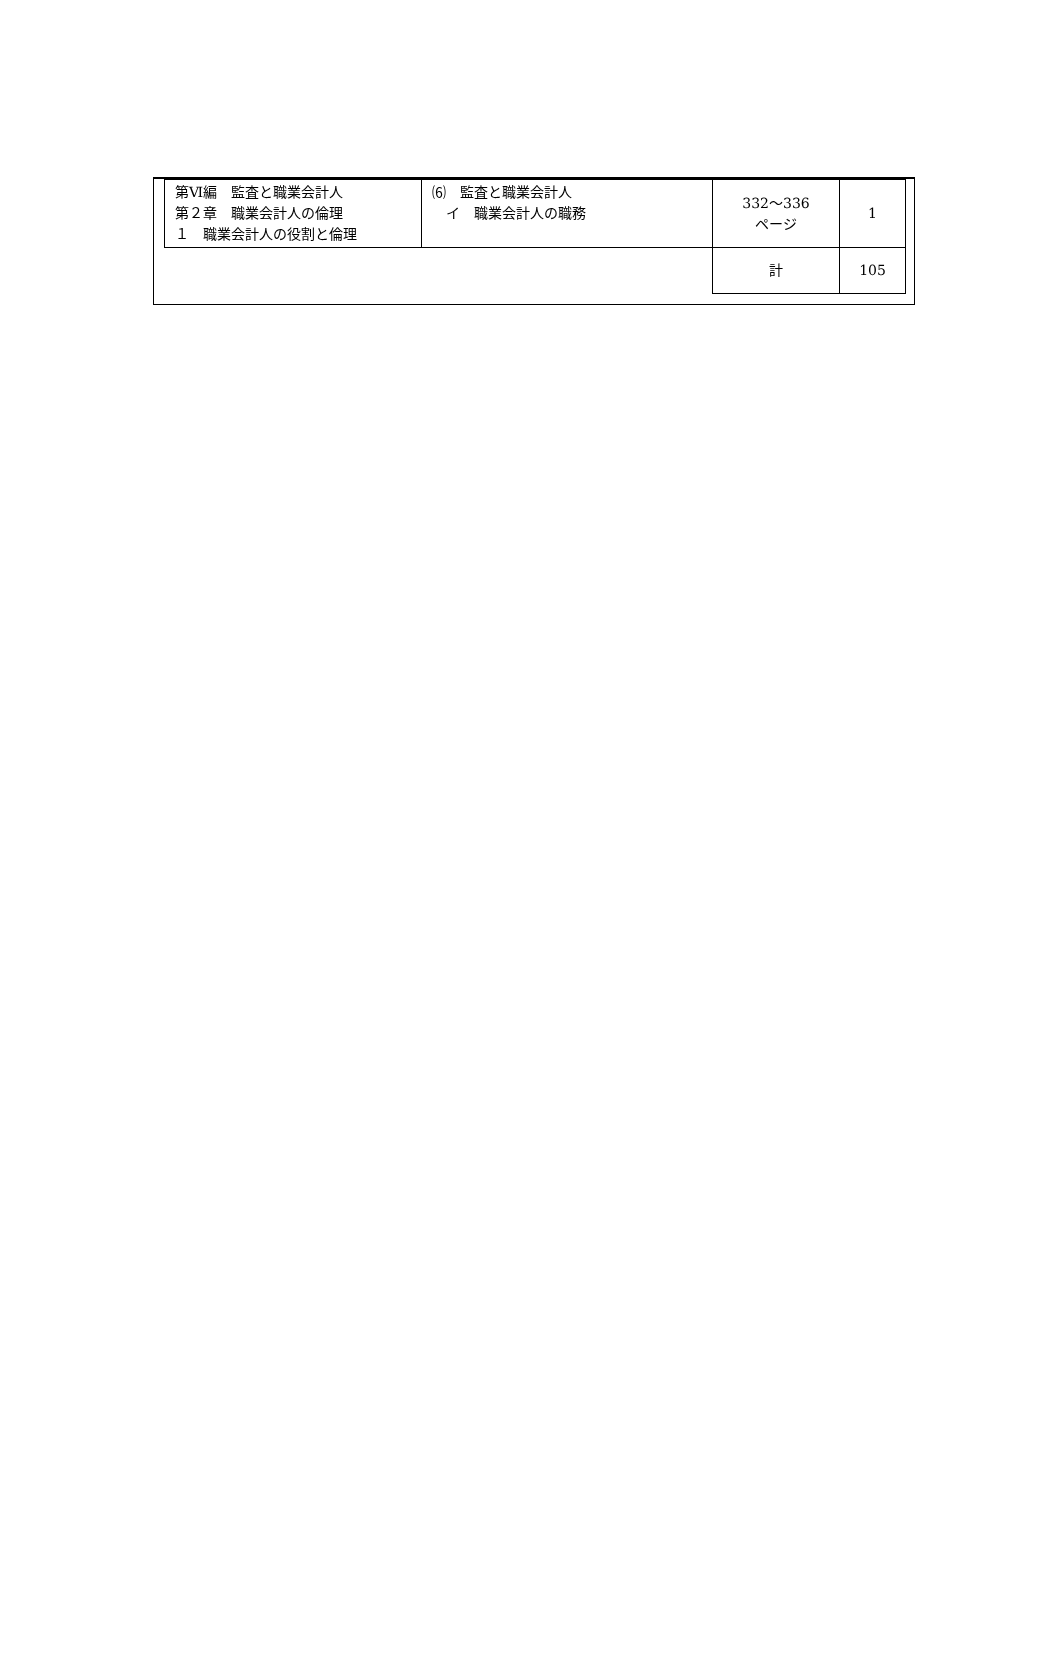| 第Ⅵ編 監査と職業会計人 第２章 職業会計人の倫理 １ 職業会計人の役割と倫理 | ⑹ 監査と職業会計人 イ 職業会計人の職務 | 332～336 ページ | 1 |
| | | 計 | 105 |